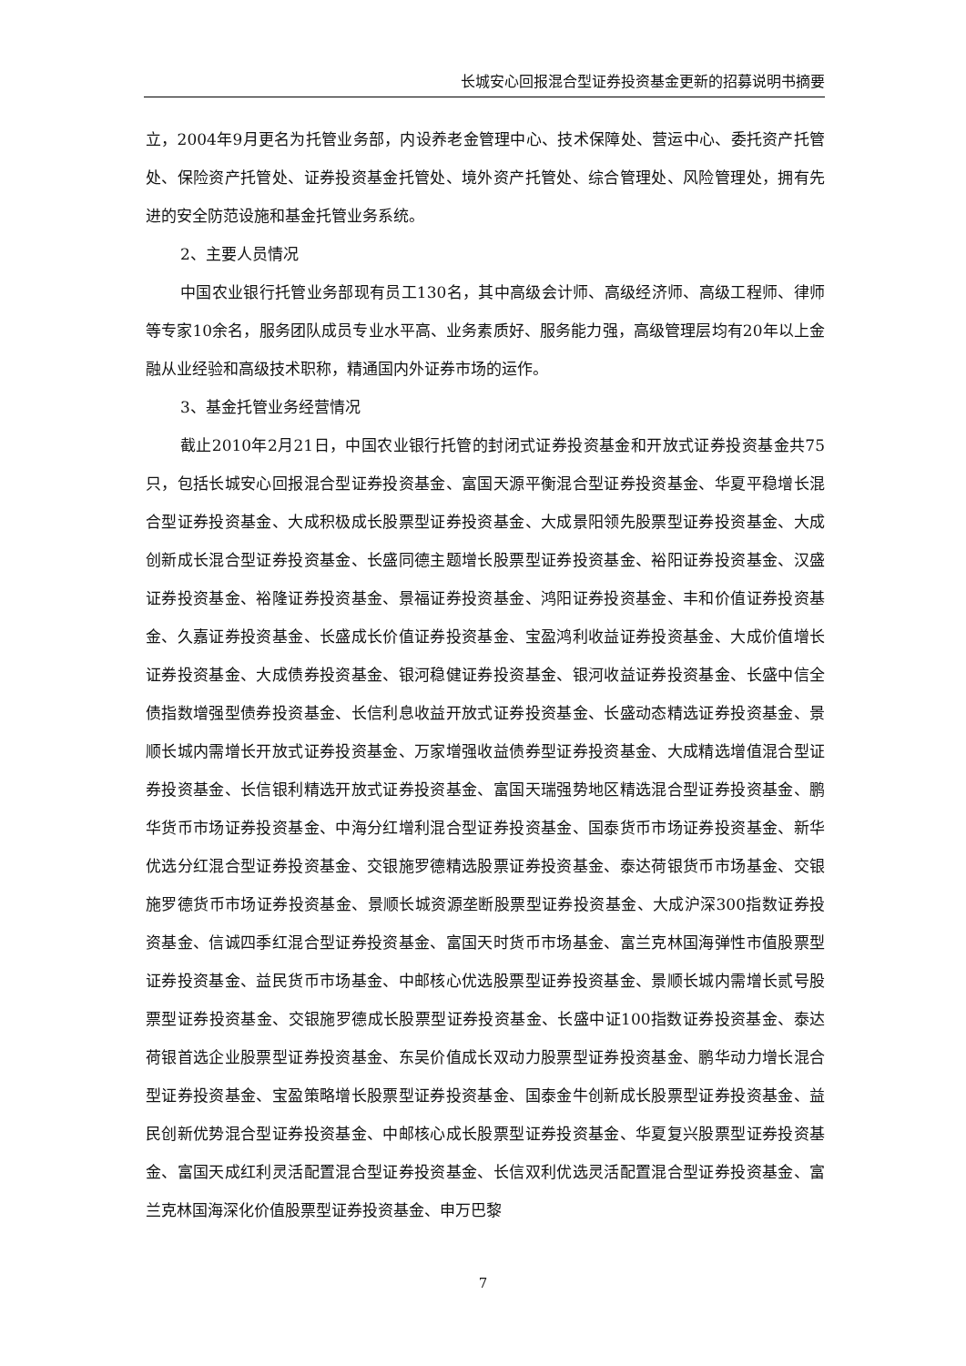长城安心回报混合型证券投资基金更新的招募说明书摘要
立，2004年9月更名为托管业务部，内设养老金管理中心、技术保障处、营运中心、委托资产托管处、保险资产托管处、证券投资基金托管处、境外资产托管处、综合管理处、风险管理处，拥有先进的安全防范设施和基金托管业务系统。
2、主要人员情况
中国农业银行托管业务部现有员工130名，其中高级会计师、高级经济师、高级工程师、律师等专家10余名，服务团队成员专业水平高、业务素质好、服务能力强，高级管理层均有20年以上金融从业经验和高级技术职称，精通国内外证券市场的运作。
3、基金托管业务经营情况
截止2010年2月21日，中国农业银行托管的封闭式证券投资基金和开放式证券投资基金共75只，包括长城安心回报混合型证券投资基金、富国天源平衡混合型证券投资基金、华夏平稳增长混合型证券投资基金、大成积极成长股票型证券投资基金、大成景阳领先股票型证券投资基金、大成创新成长混合型证券投资基金、长盛同德主题增长股票型证券投资基金、裕阳证券投资基金、汉盛证券投资基金、裕隆证券投资基金、景福证券投资基金、鸿阳证券投资基金、丰和价值证券投资基金、久嘉证券投资基金、长盛成长价值证券投资基金、宝盈鸿利收益证券投资基金、大成价值增长证券投资基金、大成债券投资基金、银河稳健证券投资基金、银河收益证券投资基金、长盛中信全债指数增强型债券投资基金、长信利息收益开放式证券投资基金、长盛动态精选证券投资基金、景顺长城内需增长开放式证券投资基金、万家增强收益债券型证券投资基金、大成精选增值混合型证券投资基金、长信银利精选开放式证券投资基金、富国天瑞强势地区精选混合型证券投资基金、鹏华货币市场证券投资基金、中海分红增利混合型证券投资基金、国泰货币市场证券投资基金、新华优选分红混合型证券投资基金、交银施罗德精选股票证券投资基金、泰达荷银货币市场基金、交银施罗德货币市场证券投资基金、景顺长城资源垄断股票型证券投资基金、大成沪深300指数证券投资基金、信诚四季红混合型证券投资基金、富国天时货币市场基金、富兰克林国海弹性市值股票型证券投资基金、益民货币市场基金、中邮核心优选股票型证券投资基金、景顺长城内需增长贰号股票型证券投资基金、交银施罗德成长股票型证券投资基金、长盛中证100指数证券投资基金、泰达荷银首选企业股票型证券投资基金、东吴价值成长双动力股票型证券投资基金、鹏华动力增长混合型证券投资基金、宝盈策略增长股票型证券投资基金、国泰金牛创新成长股票型证券投资基金、益民创新优势混合型证券投资基金、中邮核心成长股票型证券投资基金、华夏复兴股票型证券投资基金、富国天成红利灵活配置混合型证券投资基金、长信双利优选灵活配置混合型证券投资基金、富兰克林国海深化价值股票型证券投资基金、申万巴黎
7